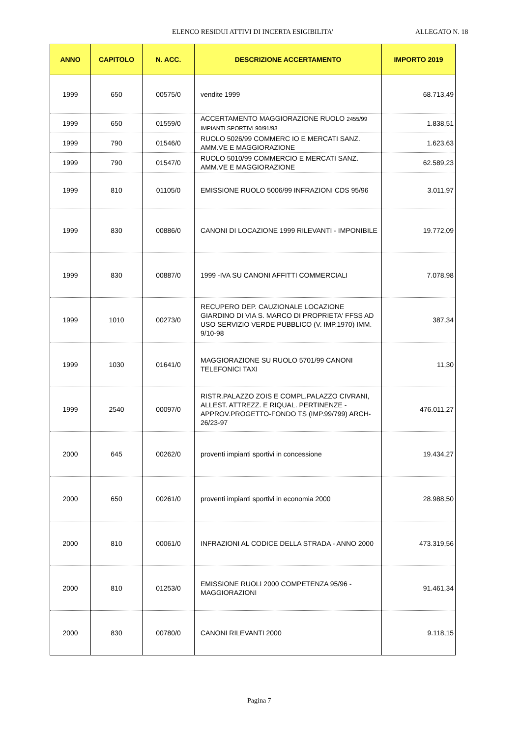ELENCO RESIDUI ATTIVI DI INCERTA ESIGIBILITA' ALLEGATO N. 18
| ANNO | CAPITOLO | N. ACC. | DESCRIZIONE ACCERTAMENTO | IMPORTO 2019 |
| --- | --- | --- | --- | --- |
| 1999 | 650 | 00575/0 | vendite 1999 | 68.713,49 |
| 1999 | 650 | 01559/0 | ACCERTAMENTO MAGGIORAZIONE RUOLO 2455/99 IMPIANTI SPORTIVI 90/91/93 | 1.838,51 |
| 1999 | 790 | 01546/0 | RUOLO 5026/99 COMMERC IO E MERCATI SANZ. AMM.VE E MAGGIORAZIONE | 1.623,63 |
| 1999 | 790 | 01547/0 | RUOLO 5010/99 COMMERCIO E MERCATI SANZ. AMM.VE E MAGGIORAZIONE | 62.589,23 |
| 1999 | 810 | 01105/0 | EMISSIONE RUOLO 5006/99 INFRAZIONI CDS 95/96 | 3.011,97 |
| 1999 | 830 | 00886/0 | CANONI DI LOCAZIONE 1999 RILEVANTI - IMPONIBILE | 19.772,09 |
| 1999 | 830 | 00887/0 | 1999 -IVA SU CANONI AFFITTI COMMERCIALI | 7.078,98 |
| 1999 | 1010 | 00273/0 | RECUPERO DEP. CAUZIONALE LOCAZIONE GIARDINO DI VIA S. MARCO DI PROPRIETA' FFSS AD USO SERVIZIO VERDE PUBBLICO (V. IMP.1970) IMM. 9/10-98 | 387,34 |
| 1999 | 1030 | 01641/0 | MAGGIORAZIONE SU RUOLO 5701/99 CANONI TELEFONICI TAXI | 11,30 |
| 1999 | 2540 | 00097/0 | RISTR.PALAZZO ZOIS E COMPL.PALAZZO CIVRANI, ALLEST. ATTREZZ. E RIQUAL. PERTINENZE - APPROV.PROGETTO-FONDO TS (IMP.99/799) ARCH-26/23-97 | 476.011,27 |
| 2000 | 645 | 00262/0 | proventi impianti sportivi in concessione | 19.434,27 |
| 2000 | 650 | 00261/0 | proventi impianti sportivi in economia 2000 | 28.988,50 |
| 2000 | 810 | 00061/0 | INFRAZIONI AL CODICE DELLA STRADA - ANNO 2000 | 473.319,56 |
| 2000 | 810 | 01253/0 | EMISSIONE RUOLI 2000 COMPETENZA 95/96 - MAGGIORAZIONI | 91.461,34 |
| 2000 | 830 | 00780/0 | CANONI RILEVANTI 2000 | 9.118,15 |
Pagina 7